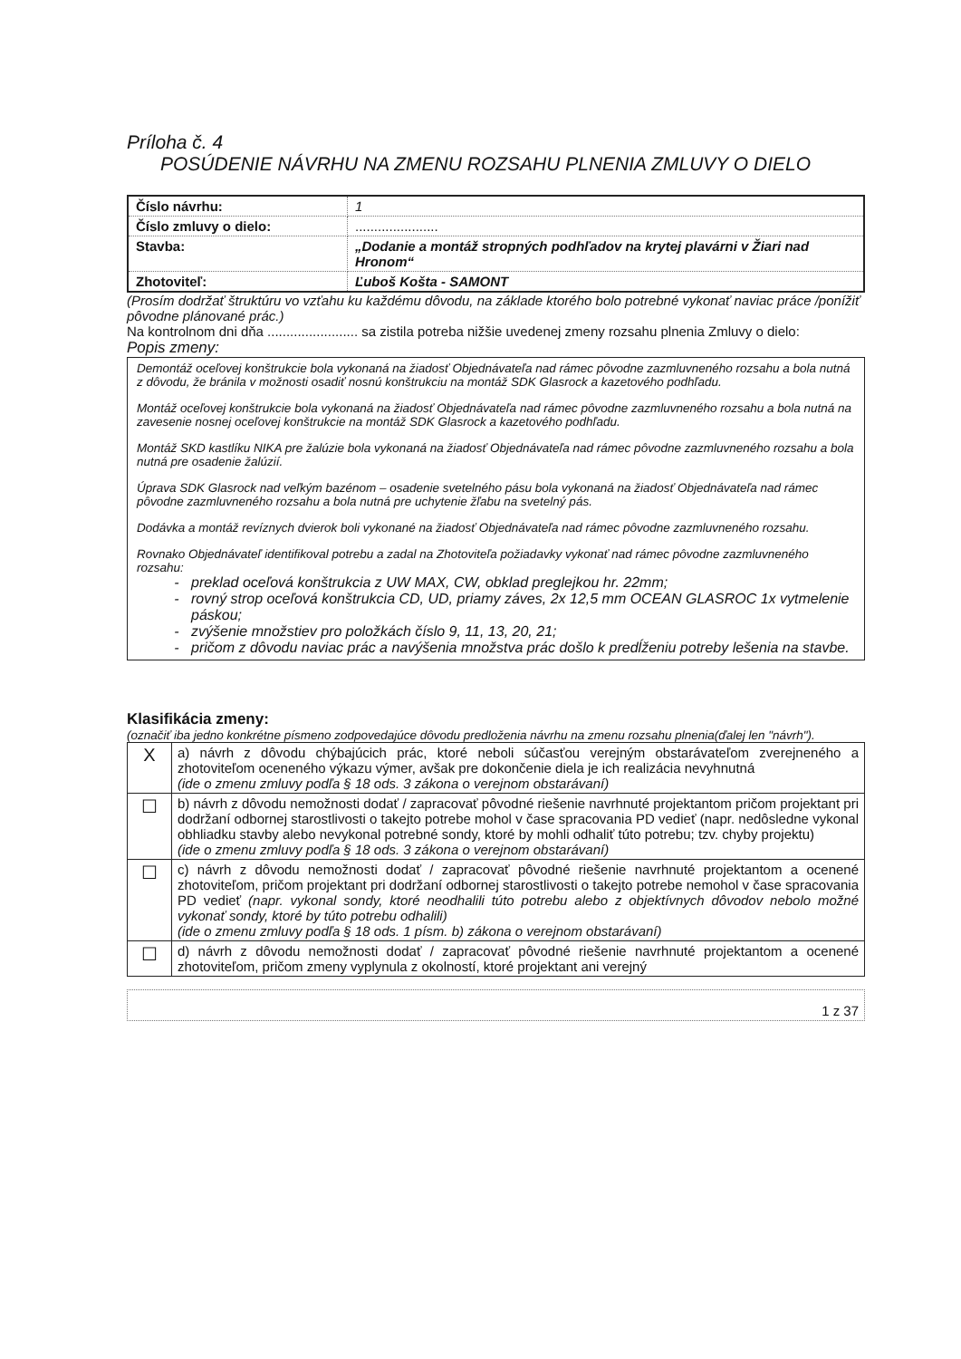Príloha č. 4
POSÚDENIE NÁVRHU NA ZMENU ROZSAHU PLNENIA ZMLUVY O DIELO
| Číslo návrhu: | 1 |
| Číslo zmluvy o dielo: | ...................... |
| Stavba: | „Dodanie a montáž stropných podhľadov na krytej plavárni v Žiari nad Hronom“ |
| Zhotoviteľ: | Ľuboš Košta - SAMONT |
(Prosím dodržať štruktúru vo vzťahu ku každému dôvodu, na základe ktorého bolo potrebné vykonať naviac práce /ponížiť pôvodne plánované prác.)
Na kontrolnom dni dňa ........................ sa zistila potreba nižšie uvedenej zmeny rozsahu plnenia Zmluvy o dielo:
Popis zmeny:
Demontáž oceľovej konštrukcie bola vykonaná na žiadosť Objednávateľa nad rámec pôvodne zazmluvneného rozsahu a bola nutná z dôvodu, že bránila v možnosti osadiť nosnú konštrukciu na montáž SDK Glasrock a kazetového podhľadu.
Montáž oceľovej konštrukcie bola vykonaná na žiadosť Objednávateľa nad rámec pôvodne zazmluvneného rozsahu a bola nutná na zavesenie nosnej oceľovej konštrukcie na montáž SDK Glasrock a kazetového podhľadu.
Montáž SKD kastlíku NIKA pre žalúzie bola vykonaná na žiadosť Objednávateľa nad rámec pôvodne zazmluvneného rozsahu a bola nutná pre osadenie žalúzií.
Úprava SDK Glasrock nad veľkým bazénom – osadenie svetelného pásu bola vykonaná na žiadosť Objednávateľa nad rámec pôvodne zazmluvneného rozsahu a bola nutná pre uchytenie žľabu na svetelný pás.
Dodávka a montáž revíznych dvierok boli vykonané na žiadosť Objednávateľa nad rámec pôvodne zazmluvneného rozsahu.
Rovnako Objednávateľ identifikoval potrebu a zadal na Zhotoviteľa požiadavky vykonať nad rámec pôvodne zazmluvneného rozsahu:
preklad oceľová konštrukcia z UW MAX, CW, obklad preglejkou hr. 22mm;
rovný strop oceľová konštrukcia CD, UD, priamy záves, 2x 12,5 mm OCEAN GLASROC 1x vytmelenie páskou;
zvýšenie množstiev pro položkách číslo 9, 11, 13, 20, 21;
pričom z dôvodu naviac prác a navýšenia množstva prác došlo k predĺženiu potreby lešenia na stavbe.
Klasifikácia zmeny:
(označiť iba jedno konkrétne písmeno zodpovedajúce dôvodu predloženia návrhu na zmenu rozsahu plnenia(ďalej len "návrh").
| X | a) návrh z dôvodu chýbajúcich prác, ktoré neboli súčasťou verejným obstarávateľom zverejneného a zhotoviteľom oceneného výkazu výmer, avšak pre dokončenie diela je ich realizácia nevyhnutná (ide o zmenu zmluvy podľa § 18 ods. 3 zákona o verejnom obstarávaní) |
| ☐ | b) návrh z dôvodu nemožnosti dodať / zapracovať pôvodné riešenie navrhnuté projektantom pričom projektant pri dodržaní odbornej starostlivosti o takejto potrebe mohol v čase spracovania PD vedieť (napr. nedôsledne vykonal obhliadku stavby alebo nevykonal potrebné sondy, ktoré by mohli odhaliť túto potrebu; tzv. chyby projektu) (ide o zmenu zmluvy podľa § 18 ods. 3 zákona o verejnom obstarávaní) |
| ☐ | c) návrh z dôvodu nemožnosti dodať / zapracovať pôvodné riešenie navrhnuté projektantom a ocenené zhotoviteľom, pričom projektant pri dodržaní odbornej starostlivosti o takejto potrebe nemohol v čase spracovania PD vedieť (napr. vykonal sondy, ktoré neodhalili túto potrebu alebo z objektívnych dôvodov nebolo možné vykonať sondy, ktoré by túto potrebu odhalili) (ide o zmenu zmluvy podľa § 18 ods. 1 písm. b) zákona o verejnom obstarávaní) |
| ☐ | d) návrh z dôvodu nemožnosti dodať / zapracovať pôvodné riešenie navrhnuté projektantom a ocenené zhotoviteľom, pričom zmeny vyplynula z okolností, ktoré projektant ani verejný |
1 z 37